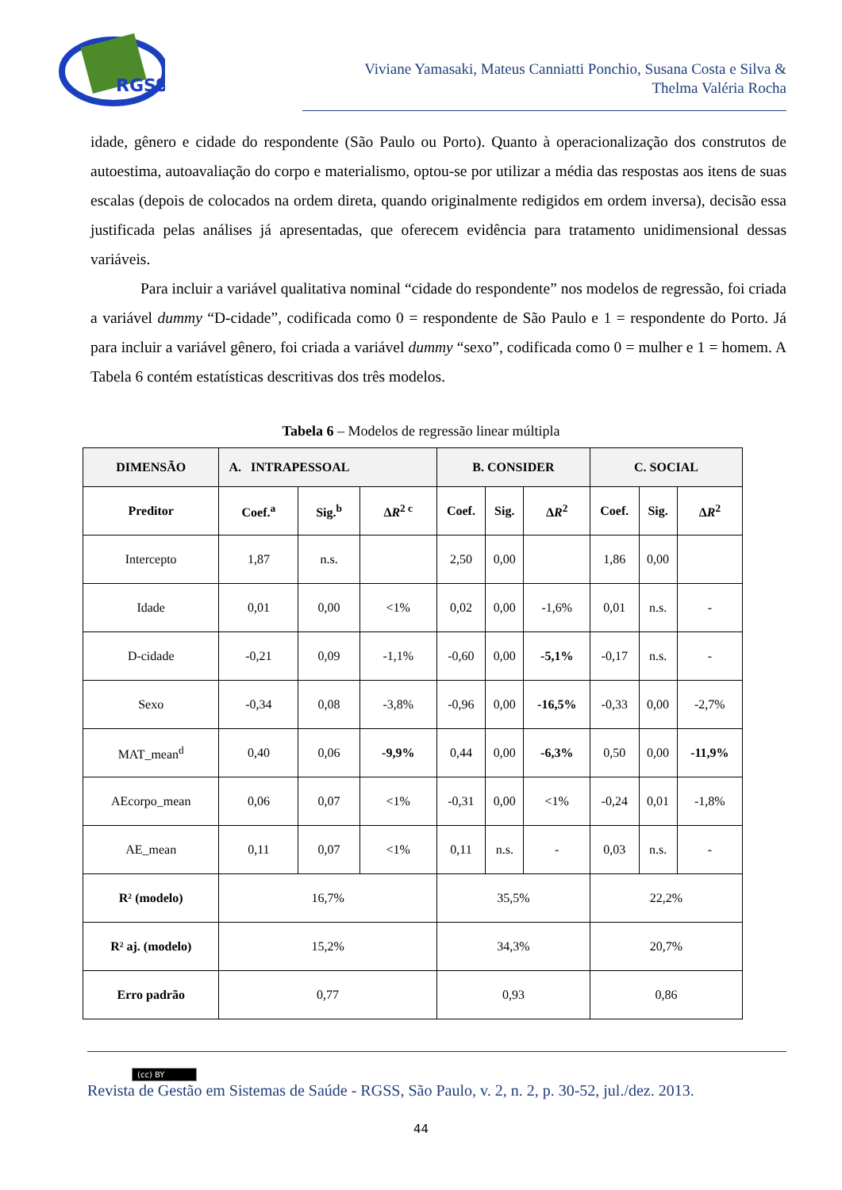RGSS
Viviane Yamasaki, Mateus Canniatti Ponchio, Susana Costa e Silva &
Thelma Valéria Rocha
idade, gênero e cidade do respondente (São Paulo ou Porto). Quanto à operacionalização dos construtos de autoestima, autoavaliação do corpo e materialismo, optou-se por utilizar a média das respostas aos itens de suas escalas (depois de colocados na ordem direta, quando originalmente redigidos em ordem inversa), decisão essa justificada pelas análises já apresentadas, que oferecem evidência para tratamento unidimensional dessas variáveis.
Para incluir a variável qualitativa nominal “cidade do respondente” nos modelos de regressão, foi criada a variável dummy “D-cidade”, codificada como 0 = respondente de São Paulo e 1 = respondente do Porto. Já para incluir a variável gênero, foi criada a variável dummy “sexo”, codificada como 0 = mulher e 1 = homem. A Tabela 6 contém estatísticas descritivas dos três modelos.
Tabela 6 – Modelos de regressão linear múltipla
| DIMENSÃO | A. INTRAPESSOAL | | | B. CONSIDER | | | C. SOCIAL | | |
| --- | --- | --- | --- | --- | --- | --- | --- | --- | --- |
| Preditor | Coef.<sup>a</sup> | Sig.<sup>b</sup> | Δ R<sup>2 c</sup> | Coef. | Sig. | Δ R<sup>2</sup> | Coef. | Sig. | Δ R<sup>2</sup> |
| Intercepto | 1,87 | n.s. | | 2,50 | 0,00 | | 1,86 | 0,00 | |
| Idade | 0,01 | 0,00 | <1% | 0,02 | 0,00 | -1,6% | 0,01 | n.s. | - |
| D-cidade | -0,21 | 0,09 | -1,1% | -0,60 | 0,00 | -5,1% | -0,17 | n.s. | - |
| Sexo | -0,34 | 0,08 | -3,8% | -0,96 | 0,00 | -16,5% | -0,33 | 0,00 | -2,7% |
| MAT_mean<sup>d</sup> | 0,40 | 0,06 | -9,9% | 0,44 | 0,00 | -6,3% | 0,50 | 0,00 | -11,9% |
| AEcorpo_mean | 0,06 | 0,07 | <1% | -0,31 | 0,00 | <1% | -0,24 | 0,01 | -1,8% |
| AE_mean | 0,11 | 0,07 | <1% | 0,11 | n.s. | - | 0,03 | n.s. | - |
| R² (modelo) | 16,7% | | | 35,5% | | | 22,2% | | |
| R² aj. (modelo) | 15,2% | | | 34,3% | | | 20,7% | | |
| Erro padrão | 0,77 | | | 0,93 | | | 0,86 | | |
(cc) BY
Revista de Gestão em Sistemas de Saúde - RGSS, São Paulo, v. 2, n. 2, p. 30-52, jul./dez. 2013.
44